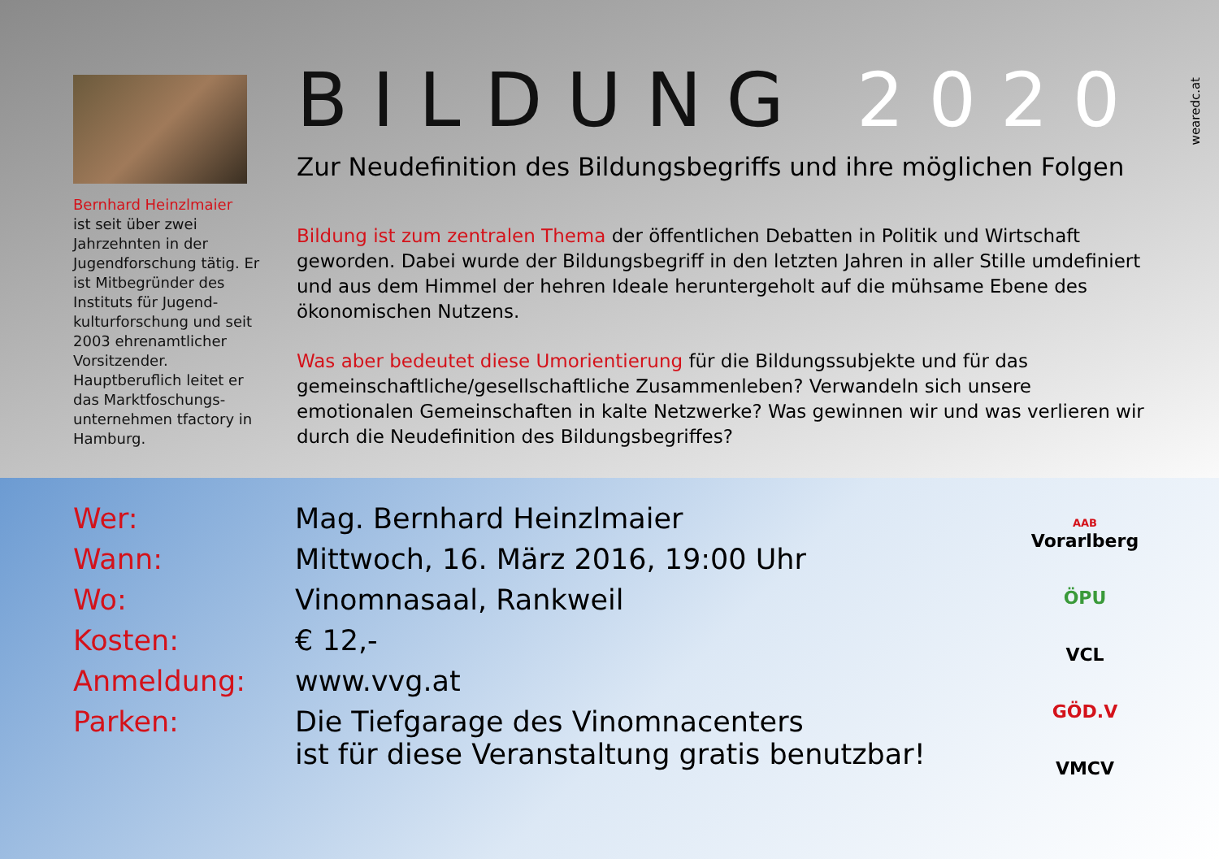Bernhard Heinzlmaier
ist seit über zwei Jahrzehnten in der Jugendforschung tätig. Er ist Mitbegründer des Instituts für Jugend­kulturforschung und seit 2003 ehrenamt­licher Vorsitzender. Hauptberuflich leitet er das Marktfoschungs­unternehmen tfactory in Hamburg.
BILDUNG 2020
Zur Neudefinition des Bildungsbegriffs und ihre möglichen Folgen
Bildung ist zum zentralen Thema der öffentlichen Debatten in Politik und Wirtschaft geworden. Dabei wurde der Bildungsbegriff in den letzten Jahren in aller Stille umdefiniert und aus dem Himmel der hehren Ideale heruntergeholt auf die mühsame Ebene des ökonomischen Nutzens.
Was aber bedeutet diese Umorientierung für die Bildungssubjekte und für das gemeinschaftliche/gesellschaftliche Zusammenleben? Verwandeln sich unsere emotionalen Gemeinschaften in kalte Netzwerke? Was gewinnen wir und was verlieren wir durch die Neudefinition des Bildungsbegriffes?
wearedc.at
Wer: Mag. Bernhard Heinzlmaier
Wann: Mittwoch, 16. März 2016, 19:00 Uhr
Wo: Vinomnasaal, Rankweil
Kosten: € 12,-
Anmeldung: www.vvg.at
Parken: Die Tiefgarage des Vinomnacenters
ist für diese Veranstaltung gratis benutzbar!
AAB
Vorarlberg
ÖPU
VCL
GÖD.V
VMCV